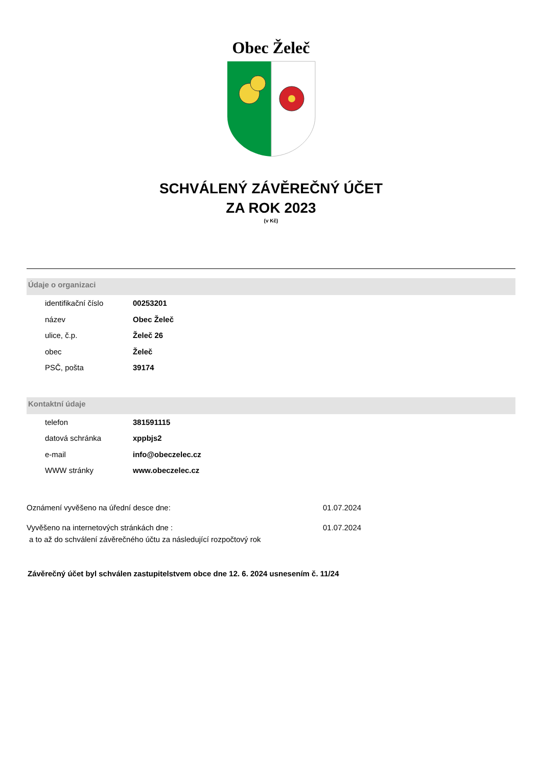Obec Želeč
SCHVÁLENÝ ZÁVĚREČNÝ ÚČET
ZA ROK 2023
(v Kč)
Údaje o organizaci
| identifikační číslo | 00253201 |
| název | Obec Želeč |
| ulice, č.p. | Želeč 26 |
| obec | Želeč |
| PSČ, pošta | 39174 |
Kontaktní údaje
| telefon | 381591115 |
| datová schránka | xppbjs2 |
| e-mail | info@obeczelec.cz |
| WWW stránky | www.obeczelec.cz |
Oznámení vyvěšeno na úřední desce dne: 01.07.2024
Vyvěšeno na internetových stránkách dne : 01.07.2024
a to až do schválení závěrečného účtu za následující rozpočtový rok
Závěrečný účet byl schválen zastupitelstvem obce dne 12. 6. 2024 usnesením č. 11/24